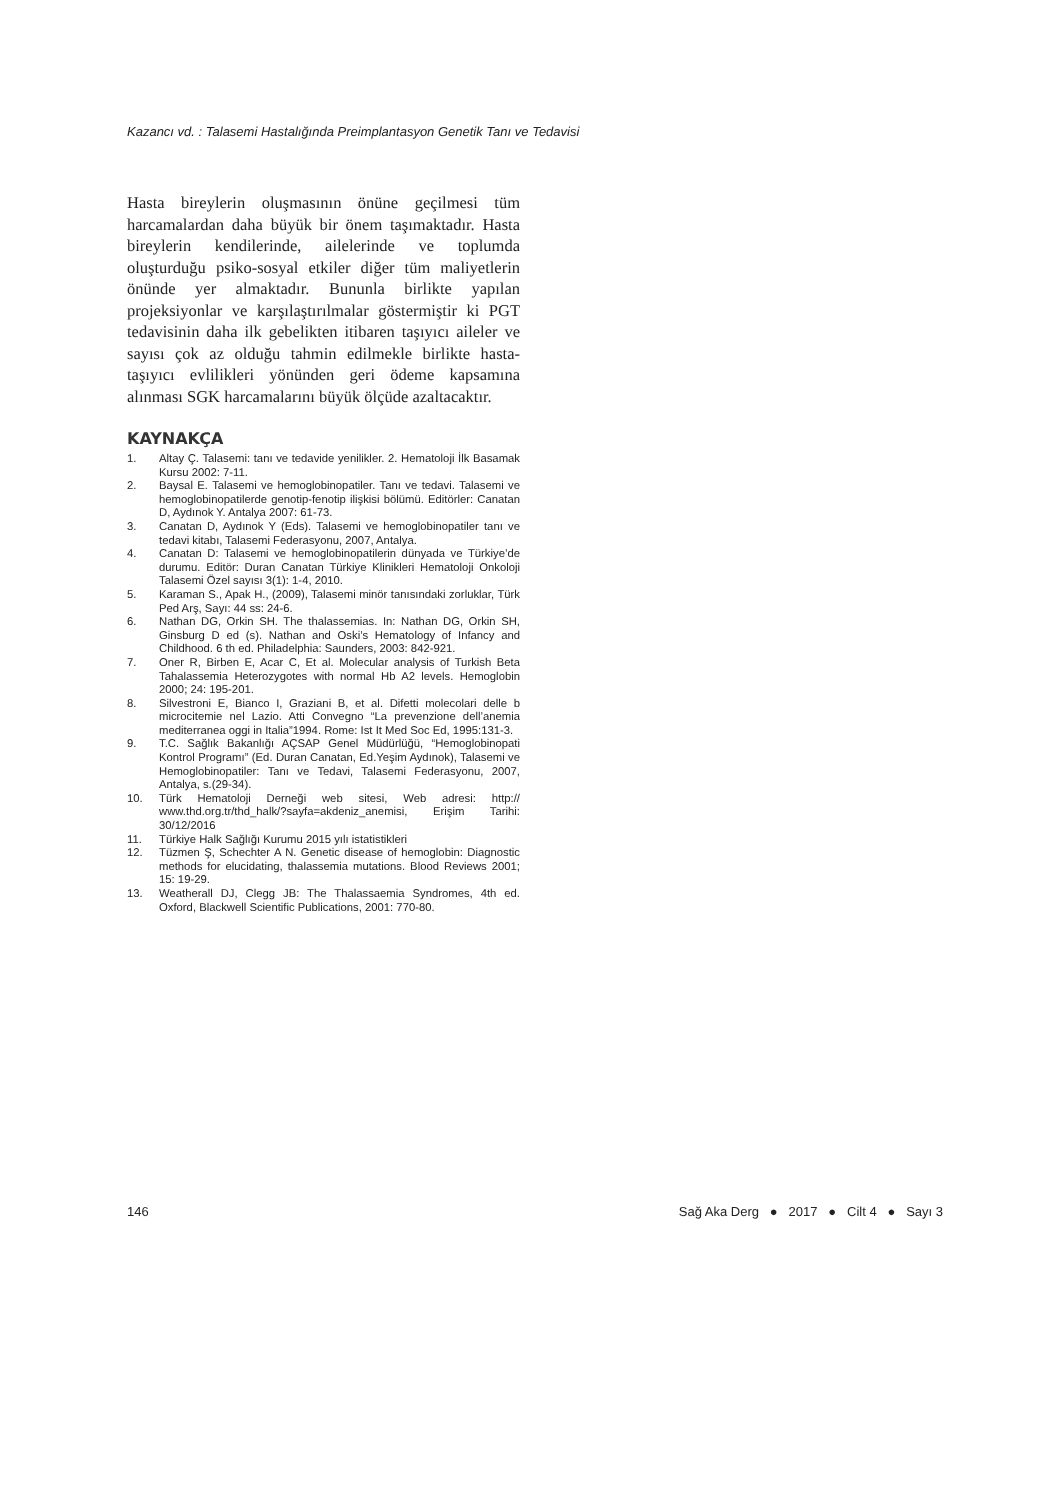Kazancı vd. : Talasemi Hastalığında Preimplantasyon Genetik Tanı ve Tedavisi
Hasta bireylerin oluşmasının önüne geçilmesi tüm harcamalardan daha büyük bir önem taşımaktadır. Hasta bireylerin kendilerinde, ailelerinde ve toplumda oluşturduğu psiko-sosyal etkiler diğer tüm maliyetlerin önünde yer almaktadır. Bununla birlikte yapılan projeksiyonlar ve karşılaştırılmalar göstermiştir ki PGT tedavisinin daha ilk gebelikten itibaren taşıyıcı aileler ve sayısı çok az olduğu tahmin edilmekle birlikte hasta-taşıyıcı evlilikleri yönünden geri ödeme kapsamına alınması SGK harcamalarını büyük ölçüde azaltacaktır.
KAYNAKÇA
1. Altay Ç. Talasemi: tanı ve tedavide yenilikler. 2. Hematoloji İlk Basamak Kursu 2002: 7-11.
2. Baysal E. Talasemi ve hemoglobinopatiler. Tanı ve tedavi. Talasemi ve hemoglobinopatilerde genotip-fenotip ilişkisi bölümü. Editörler: Canatan D, Aydınok Y. Antalya 2007: 61-73.
3. Canatan D, Aydınok Y (Eds). Talasemi ve hemoglobinopatiler tanı ve tedavi kitabı, Talasemi Federasyonu, 2007, Antalya.
4. Canatan D: Talasemi ve hemoglobinopatilerin dünyada ve Türkiye’de durumu. Editör: Duran Canatan Türkiye Klinikleri Hematoloji Onkoloji Talasemi Özel sayısı 3(1): 1-4, 2010.
5. Karaman S., Apak H., (2009), Talasemi minör tanısındaki zorluklar, Türk Ped Arş, Sayı: 44 ss: 24-6.
6. Nathan DG, Orkin SH. The thalassemias. In: Nathan DG, Orkin SH, Ginsburg D ed (s). Nathan and Oski’s Hematology of Infancy and Childhood. 6 th ed. Philadelphia: Saunders, 2003: 842-921.
7. Oner R, Birben E, Acar C, Et al. Molecular analysis of Turkish Beta Tahalassemia Heterozygotes with normal Hb A2 levels. Hemoglobin 2000; 24: 195-201.
8. Silvestroni E, Bianco I, Graziani B, et al. Difetti molecolari delle b microcitemie nel Lazio. Atti Convegno “La prevenzione dell’anemia mediterranea oggi in Italia”1994. Rome: Ist It Med Soc Ed, 1995:131-3.
9. T.C. Sağlık Bakanlığı AÇSAP Genel Müdürlüğü, “Hemoglobinopati Kontrol Programı” (Ed. Duran Canatan, Ed.Yeşim Aydınok), Talasemi ve Hemoglobinopatiler: Tanı ve Tedavi, Talasemi Federasyonu, 2007, Antalya, s.(29-34).
10. Türk Hematoloji Derneği web sitesi, Web adresi: http:// www.thd.org.tr/thd_halk/?sayfa=akdeniz_anemisi, Erişim Tarihi: 30/12/2016
11. Türkiye Halk Sağlığı Kurumu 2015 yılı istatistikleri
12. Tüzmen Ş, Schechter A N. Genetic disease of hemoglobin: Diagnostic methods for elucidating, thalassemia mutations. Blood Reviews 2001; 15: 19-29.
13. Weatherall DJ, Clegg JB: The Thalassaemia Syndromes, 4th ed. Oxford, Blackwell Scientific Publications, 2001: 770-80.
146 Sağ Aka Derg ● 2017 ● Cilt 4 ● Sayı 3